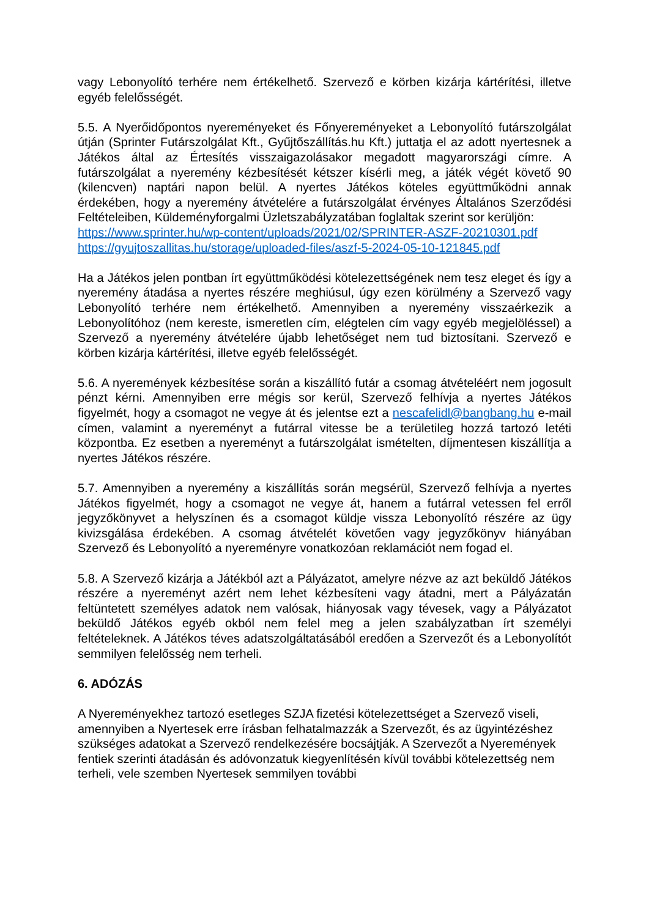vagy Lebonyolító terhére nem értékelhető. Szervező e körben kizárja kártérítési, illetve egyéb felelősségét.
5.5. A Nyerőidőpontos nyereményeket és Főnyereményeket a Lebonyolító futárszolgálat útján (Sprinter Futárszolgálat Kft., Gyűjtőszállítás.hu Kft.) juttatja el az adott nyertesnek a Játékos által az Értesítés visszaigazolásakor megadott magyarországi címre. A futárszolgálat a nyeremény kézbesítését kétszer kísérli meg, a játék végét követő 90 (kilencven) naptári napon belül. A nyertes Játékos köteles együttműködni annak érdekében, hogy a nyeremény átvételére a futárszolgálat érvényes Általános Szerződési Feltételeiben, Küldeményforgalmi Üzletszabályzatában foglaltak szerint sor kerüljön:
https://www.sprinter.hu/wp-content/uploads/2021/02/SPRINTER-ASZF-20210301.pdf
https://gyujtoszallitas.hu/storage/uploaded-files/aszf-5-2024-05-10-121845.pdf
Ha a Játékos jelen pontban írt együttműködési kötelezettségének nem tesz eleget és így a nyeremény átadása a nyertes részére meghiúsul, úgy ezen körülmény a Szervező vagy Lebonyolító terhére nem értékelhető. Amennyiben a nyeremény visszaérkezik a Lebonyolítóhoz (nem kereste, ismeretlen cím, elégtelen cím vagy egyéb megjelöléssel) a Szervező a nyeremény átvételére újabb lehetőséget nem tud biztosítani. Szervező e körben kizárja kártérítési, illetve egyéb felelősségét.
5.6. A nyeremények kézbesítése során a kiszállító futár a csomag átvételéért nem jogosult pénzt kérni. Amennyiben erre mégis sor kerül, Szervező felhívja a nyertes Játékos figyelmét, hogy a csomagot ne vegye át és jelentse ezt a nescafelidl@bangbang.hu e-mail címen, valamint a nyereményt a futárral vitesse be a területileg hozzá tartozó letéti központba. Ez esetben a nyereményt a futárszolgálat ismételten, díjmentesen kiszállítja a nyertes Játékos részére.
5.7. Amennyiben a nyeremény a kiszállítás során megsérül, Szervező felhívja a nyertes Játékos figyelmét, hogy a csomagot ne vegye át, hanem a futárral vetessen fel erről jegyzőkönyvet a helyszínen és a csomagot küldje vissza Lebonyolító részére az ügy kivizsgálása érdekében. A csomag átvételét követően vagy jegyzőkönyv hiányában Szervező és Lebonyolító a nyereményre vonatkozóan reklamációt nem fogad el.
5.8. A Szervező kizárja a Játékból azt a Pályázatot, amelyre nézve az azt beküldő Játékos részére a nyereményt azért nem lehet kézbesíteni vagy átadni, mert a Pályázatán feltüntetett személyes adatok nem valósak, hiányosak vagy tévesek, vagy a Pályázatot beküldő Játékos egyéb okból nem felel meg a jelen szabályzatban írt személyi feltételeknek. A Játékos téves adatszolgáltatásából eredően a Szervezőt és a Lebonyolítót semmilyen felelősség nem terheli.
6. ADÓZÁS
A Nyereményekhez tartozó esetleges SZJA fizetési kötelezettséget a Szervező viseli, amennyiben a Nyertesek erre írásban felhatalmazzák a Szervezőt, és az ügyintézéshez szükséges adatokat a Szervező rendelkezésére bocsájtják. A Szervezőt a Nyeremények fentiek szerinti átadásán és adóvonzatuk kiegyenlítésén kívül további kötelezettség nem terheli, vele szemben Nyertesek semmilyen további